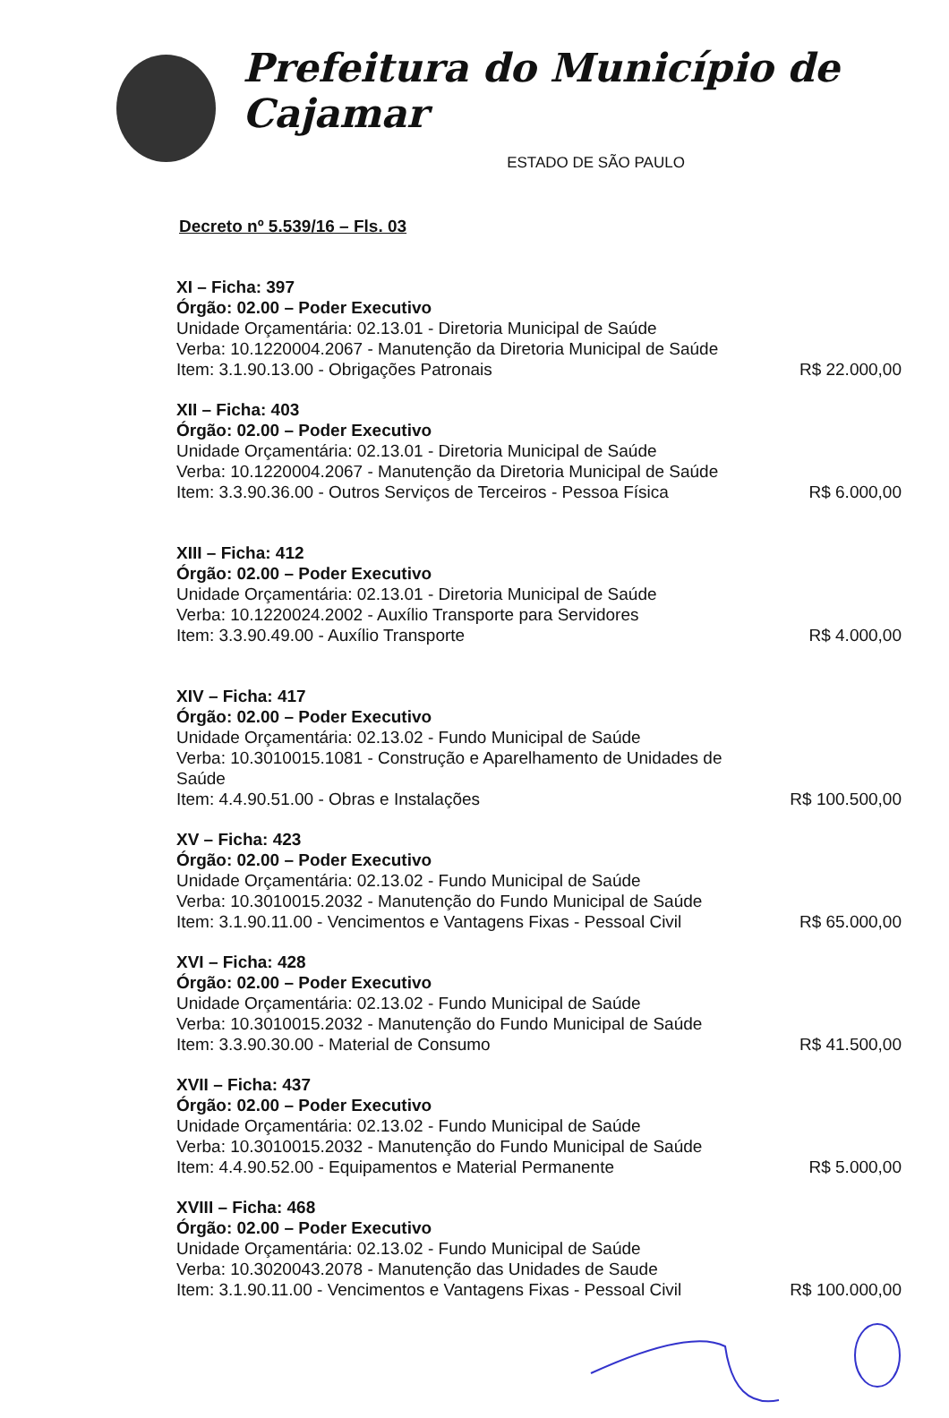Prefeitura do Município de Cajamar
ESTADO DE SÃO PAULO
Decreto nº 5.539/16 – Fls. 03
XI – Ficha: 397
Órgão: 02.00 – Poder Executivo
Unidade Orçamentária: 02.13.01 - Diretoria Municipal de Saúde
Verba: 10.1220004.2067 - Manutenção da Diretoria Municipal de Saúde
Item: 3.1.90.13.00 - Obrigações Patronais R$ 22.000,00
XII – Ficha: 403
Órgão: 02.00 – Poder Executivo
Unidade Orçamentária: 02.13.01 - Diretoria Municipal de Saúde
Verba: 10.1220004.2067 - Manutenção da Diretoria Municipal de Saúde
Item: 3.3.90.36.00 - Outros Serviços de Terceiros - Pessoa Física R$ 6.000,00
XIII – Ficha: 412
Órgão: 02.00 – Poder Executivo
Unidade Orçamentária: 02.13.01 - Diretoria Municipal de Saúde
Verba: 10.1220024.2002 - Auxílio Transporte para Servidores
Item: 3.3.90.49.00 - Auxílio Transporte R$ 4.000,00
XIV – Ficha: 417
Órgão: 02.00 – Poder Executivo
Unidade Orçamentária: 02.13.02 - Fundo Municipal de Saúde
Verba: 10.3010015.1081 - Construção e Aparelhamento de Unidades de Saúde
Item: 4.4.90.51.00 - Obras e Instalações R$ 100.500,00
XV – Ficha: 423
Órgão: 02.00 – Poder Executivo
Unidade Orçamentária: 02.13.02 - Fundo Municipal de Saúde
Verba: 10.3010015.2032 - Manutenção do Fundo Municipal de Saúde
Item: 3.1.90.11.00 - Vencimentos e Vantagens Fixas - Pessoal Civil R$ 65.000,00
XVI – Ficha: 428
Órgão: 02.00 – Poder Executivo
Unidade Orçamentária: 02.13.02 - Fundo Municipal de Saúde
Verba: 10.3010015.2032 - Manutenção do Fundo Municipal de Saúde
Item: 3.3.90.30.00 - Material de Consumo R$ 41.500,00
XVII – Ficha: 437
Órgão: 02.00 – Poder Executivo
Unidade Orçamentária: 02.13.02 - Fundo Municipal de Saúde
Verba: 10.3010015.2032 - Manutenção do Fundo Municipal de Saúde
Item: 4.4.90.52.00 - Equipamentos e Material Permanente R$ 5.000,00
XVIII – Ficha: 468
Órgão: 02.00 – Poder Executivo
Unidade Orçamentária: 02.13.02 - Fundo Municipal de Saúde
Verba: 10.3020043.2078 - Manutenção das Unidades de Saude
Item: 3.1.90.11.00 - Vencimentos e Vantagens Fixas - Pessoal Civil R$ 100.000,00